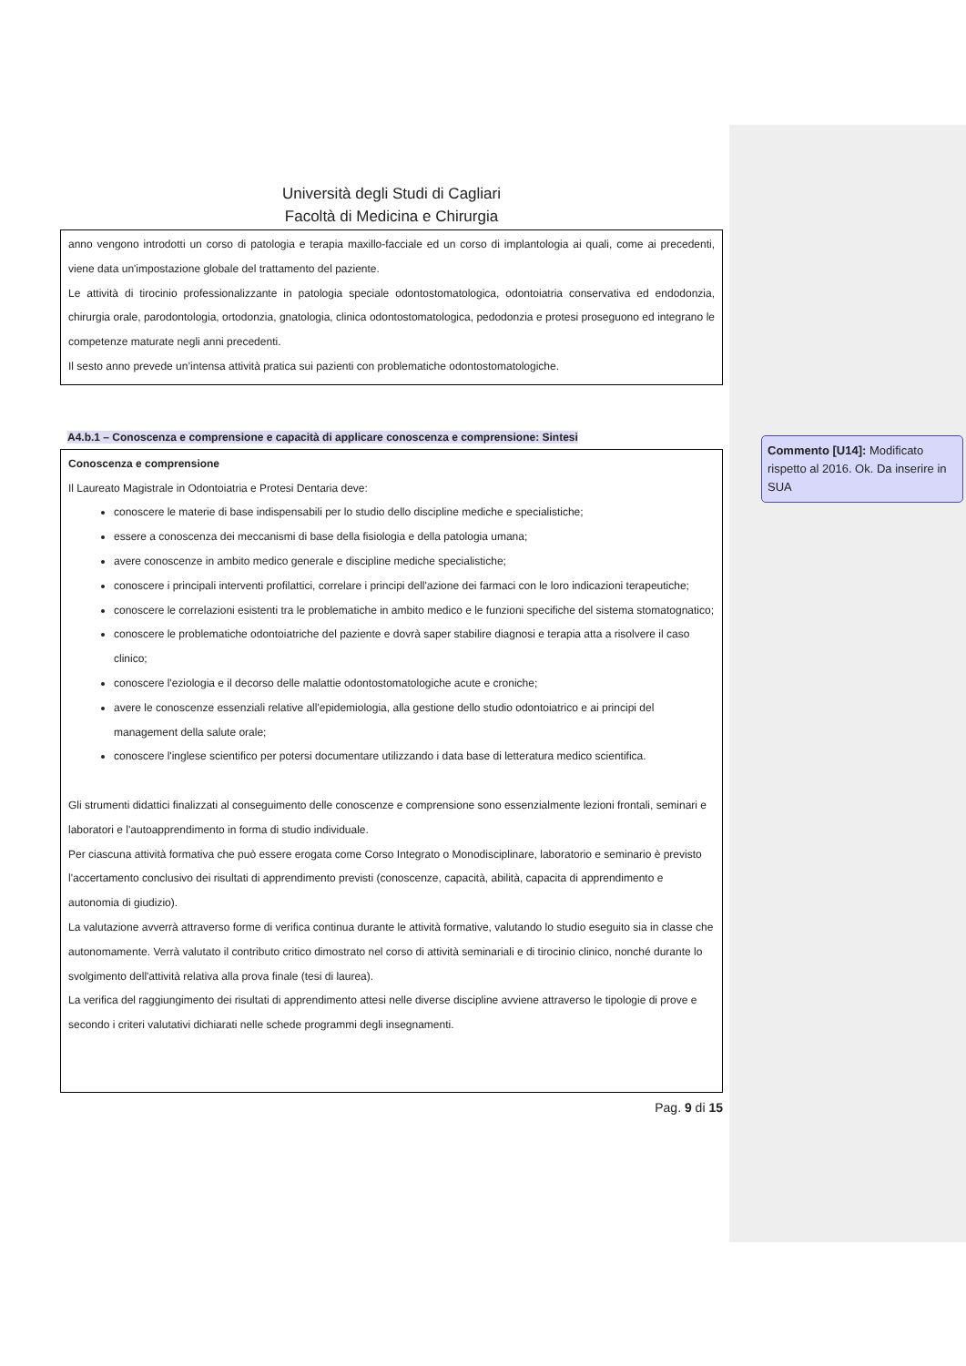Università degli Studi di Cagliari
Facoltà di Medicina e Chirurgia
anno vengono introdotti un corso di patologia e terapia maxillo-facciale ed un corso di implantologia ai quali, come ai precedenti, viene data un'impostazione globale del trattamento del paziente.
Le attività di tirocinio professionalizzante in patologia speciale odontostomatologica, odontoiatria conservativa ed endodonzia, chirurgia orale, parodontologia, ortodonzia, gnatologia, clinica odontostomatologica, pedodonzia e protesi proseguono ed integrano le competenze maturate negli anni precedenti.
Il sesto anno prevede un’intensa attività pratica sui pazienti con problematiche odontostomatologiche.
A4.b.1 – Conoscenza e comprensione e capacità di applicare conoscenza e comprensione: Sintesi
Conoscenza e comprensione
Il Laureato Magistrale in Odontoiatria e Protesi Dentaria deve:
conoscere le materie di base indispensabili per lo studio dello discipline mediche e specialistiche;
essere a conoscenza dei meccanismi di base della fisiologia e della patologia umana;
avere conoscenze in ambito medico generale e discipline mediche specialistiche;
conoscere i principali interventi profilattici, correlare i principi dell'azione dei farmaci con le loro indicazioni terapeutiche;
conoscere le correlazioni esistenti tra le problematiche in ambito medico e le funzioni specifiche del sistema stomatognatico;
conoscere le problematiche odontoiatriche del paziente e dovrà saper stabilire diagnosi e terapia atta a risolvere il caso clinico;
conoscere l'eziologia e il decorso delle malattie odontostomatologiche acute e croniche;
avere le conoscenze essenziali relative all'epidemiologia, alla gestione dello studio odontoiatrico e ai principi del management della salute orale;
conoscere l'inglese scientifico per potersi documentare utilizzando i data base di letteratura medico scientifica.
Gli strumenti didattici finalizzati al conseguimento delle conoscenze e comprensione sono essenzialmente lezioni frontali, seminari e laboratori e l'autoapprendimento in forma di studio individuale.
Per ciascuna attività formativa che può essere erogata come Corso Integrato o Monodisciplinare, laboratorio e seminario è previsto l'accertamento conclusivo dei risultati di apprendimento previsti (conoscenze, capacità, abilità, capacita di apprendimento e autonomia di giudizio).
La valutazione avverrà attraverso forme di verifica continua durante le attività formative, valutando lo studio eseguito sia in classe che autonomamente. Verrà valutato il contributo critico dimostrato nel corso di attività seminariali e di tirocinio clinico, nonché durante lo svolgimento dell'attività relativa alla prova finale (tesi di laurea).
La verifica del raggiungimento dei risultati di apprendimento attesi nelle diverse discipline avviene attraverso le tipologie di prove e secondo i criteri valutativi dichiarati nelle schede programmi degli insegnamenti.
Pag. 9 di 15
Commento [U14]: Modificato rispetto al 2016. Ok. Da inserire in SUA